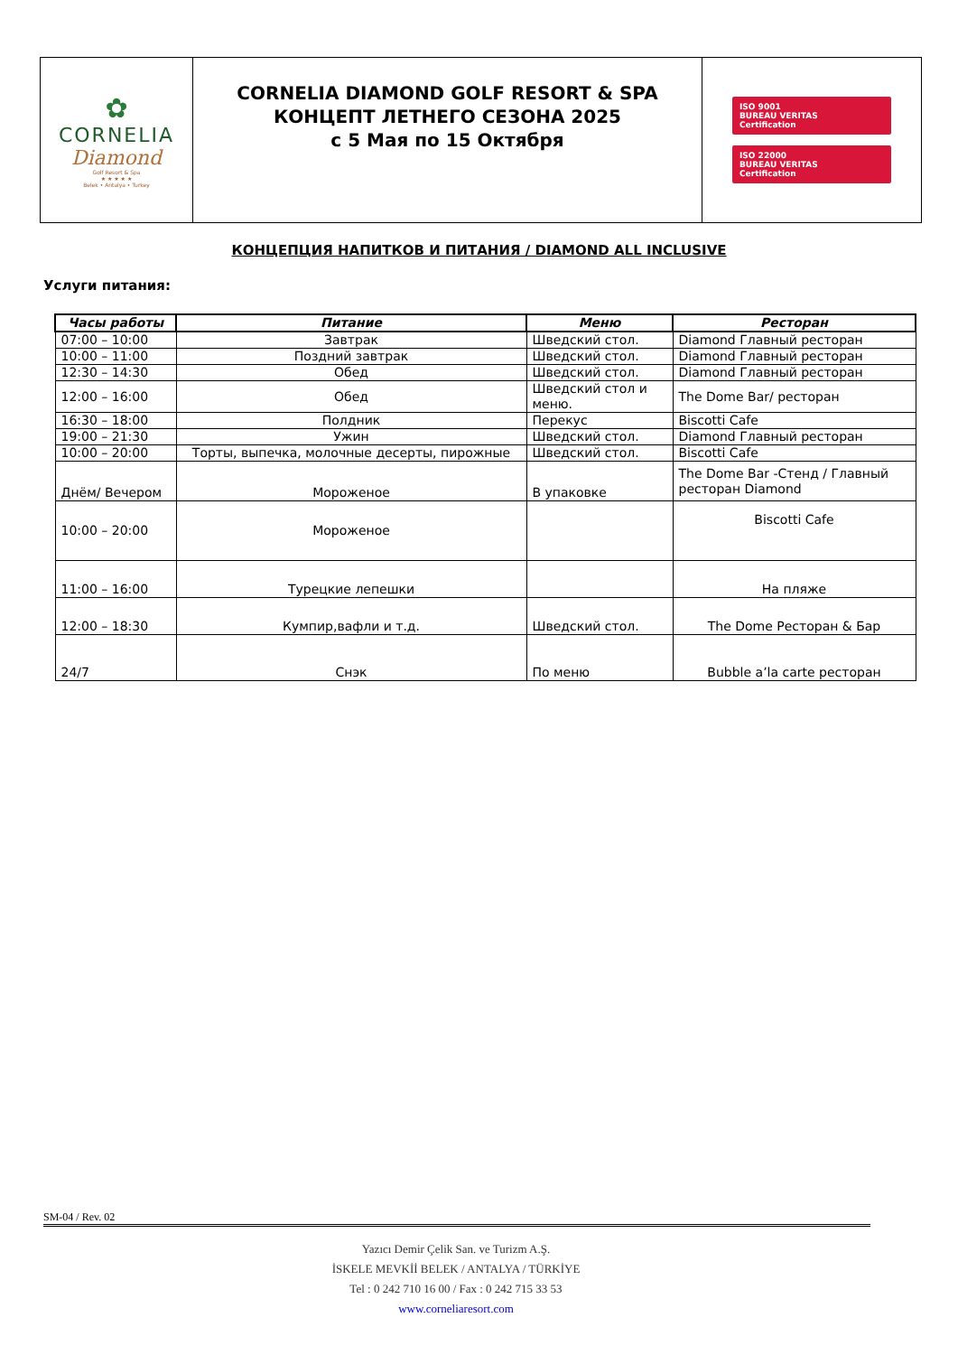| ✿ CORNELIA Diamond Golf Resort & Spa ★ ★ ★ ★ ★ Belek • Antalya • Turkey | CORNELIA DIAMOND GOLF RESORT & SPA КОНЦЕПТ ЛЕТНЕГО СЕЗОНА 2025 с 5 Мая по 15 Октября | ISO 9001 BUREAU VERITAS Certification ISO 22000 BUREAU VERITAS Certification |
КОНЦЕПЦИЯ НАПИТКОВ И ПИТАНИЯ / DIAMOND ALL INCLUSIVE
Услуги питания:
| Часы работы | Питание | Меню | Ресторан |
| --- | --- | --- | --- |
| 07:00 – 10:00 | Завтрак | Шведский стол. | Diamond Главный ресторан |
| 10:00 – 11:00 | Поздний завтрак | Шведский стол. | Diamond Главный ресторан |
| 12:30 – 14:30 | Обед | Шведский стол. | Diamond Главный ресторан |
| 12:00 – 16:00 | Обед | Шведский стол и меню. | The Dome Bar/ ресторан |
| 16:30 – 18:00 | Полдник | Перекус | Biscotti Cafe |
| 19:00 – 21:30 | Ужин | Шведский стол. | Diamond Главный ресторан |
| 10:00 – 20:00 | Торты, выпечка, молочные десерты, пирожные | Шведский стол. | Biscotti Cafe |
| Днём/ Вечером | Мороженое | В упаковке | The Dome Bar -Стенд / Главный ресторан Diamond |
| 10:00 – 20:00 | Мороженое | | Biscotti Cafe |
| 11:00 – 16:00 | Турецкие лепешки | | На пляже |
| 12:00 – 18:30 | Кумпир,вафли и т.д. | Шведский стол. | The Dome Ресторан & Бар |
| 24/7 | Снэк | По меню | Bubble a’la carte ресторан |
SM-04 / Rev. 02
Yazıcı Demir Çelik San. ve Turizm A.Ş.
İSKELE MEVKİİ BELEK / ANTALYA / TÜRKİYE
Tel : 0 242 710 16 00 / Fax : 0 242 715 33 53
www.corneliaresort.com